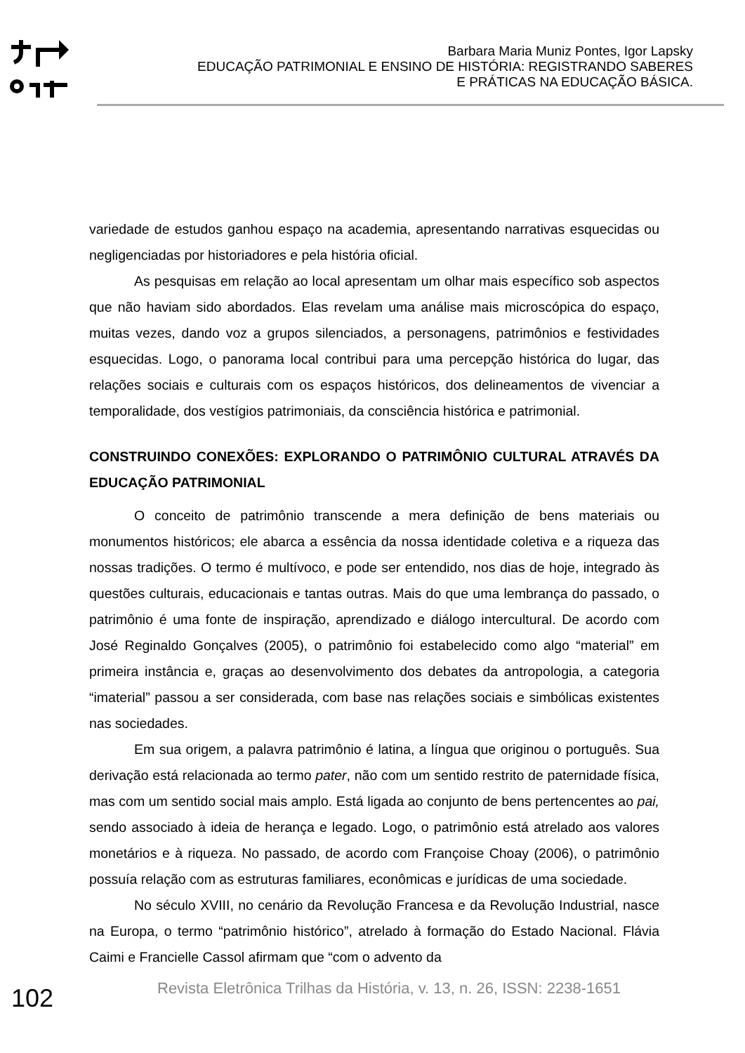Barbara Maria Muniz Pontes, Igor Lapsky
EDUCAÇÃO PATRIMONIAL E ENSINO DE HISTÓRIA: REGISTRANDO SABERES E PRÁTICAS NA EDUCAÇÃO BÁSICA.
variedade de estudos ganhou espaço na academia, apresentando narrativas esquecidas ou negligenciadas por historiadores e pela história oficial.
As pesquisas em relação ao local apresentam um olhar mais específico sob aspectos que não haviam sido abordados. Elas revelam uma análise mais microscópica do espaço, muitas vezes, dando voz a grupos silenciados, a personagens, patrimônios e festividades esquecidas. Logo, o panorama local contribui para uma percepção histórica do lugar, das relações sociais e culturais com os espaços históricos, dos delineamentos de vivenciar a temporalidade, dos vestígios patrimoniais, da consciência histórica e patrimonial.
CONSTRUINDO CONEXÕES: EXPLORANDO O PATRIMÔNIO CULTURAL ATRAVÉS DA EDUCAÇÃO PATRIMONIAL
O conceito de patrimônio transcende a mera definição de bens materiais ou monumentos históricos; ele abarca a essência da nossa identidade coletiva e a riqueza das nossas tradições. O termo é multívoco, e pode ser entendido, nos dias de hoje, integrado às questões culturais, educacionais e tantas outras. Mais do que uma lembrança do passado, o patrimônio é uma fonte de inspiração, aprendizado e diálogo intercultural. De acordo com José Reginaldo Gonçalves (2005), o patrimônio foi estabelecido como algo “material” em primeira instância e, graças ao desenvolvimento dos debates da antropologia, a categoria “imaterial” passou a ser considerada, com base nas relações sociais e simbólicas existentes nas sociedades.
Em sua origem, a palavra patrimônio é latina, a língua que originou o português. Sua derivação está relacionada ao termo pater, não com um sentido restrito de paternidade física, mas com um sentido social mais amplo. Está ligada ao conjunto de bens pertencentes ao pai, sendo associado à ideia de herança e legado. Logo, o patrimônio está atrelado aos valores monetários e à riqueza. No passado, de acordo com Françoise Choay (2006), o patrimônio possuía relação com as estruturas familiares, econômicas e jurídicas de uma sociedade.
No século XVIII, no cenário da Revolução Francesa e da Revolução Industrial, nasce na Europa, o termo “patrimônio histórico”, atrelado à formação do Estado Nacional. Flávia Caimi e Francielle Cassol afirmam que “com o advento da
102 Revista Eletrônica Trilhas da História, v. 13, n. 26, ISSN: 2238-1651